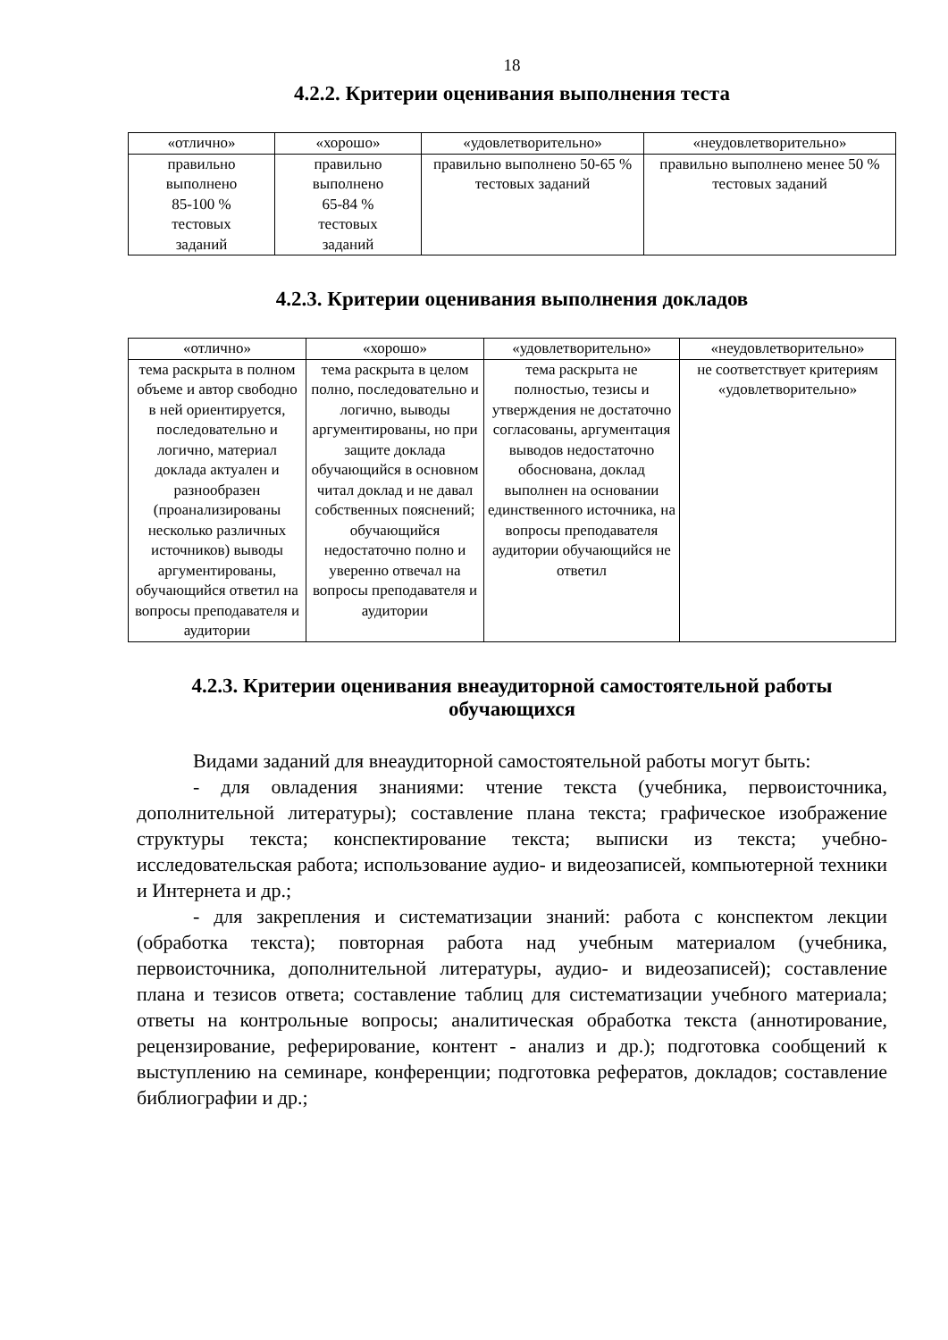18
4.2.2. Критерии оценивания выполнения теста
| «отлично» | «хорошо» | «удовлетворительно» | «неудовлетворительно» |
| --- | --- | --- | --- |
| правильно выполнено 85-100 % тестовых заданий | правильно выполнено 65-84 % тестовых заданий | правильно выполнено 50-65 % тестовых заданий | правильно выполнено менее 50 % тестовых заданий |
4.2.3. Критерии оценивания выполнения докладов
| «отлично» | «хорошо» | «удовлетворительно» | «неудовлетворительно» |
| --- | --- | --- | --- |
| тема раскрыта в полном объеме и автор свободно в ней ориентируется, последовательно и логично, материал доклада актуален и разнообразен (проанализированы несколько различных источников) выводы аргументированы, обучающийся ответил на вопросы преподавателя и аудитории | тема раскрыта в целом полно, последовательно и логично, выводы аргументированы, но при защите доклада обучающийся в основном читал доклад и не давал собственных пояснений; обучающийся недостаточно полно и уверенно отвечал на вопросы преподавателя и аудитории | тема раскрыта не полностью, тезисы и утверждения не достаточно согласованы, аргументация выводов недостаточно обоснована, доклад выполнен на основании единственного источника, на вопросы преподавателя аудитории обучающийся не ответил | не соответствует критериям «удовлетворительно» |
4.2.3. Критерии оценивания внеаудиторной самостоятельной работы обучающихся
Видами заданий для внеаудиторной самостоятельной работы могут быть:
- для овладения знаниями: чтение текста (учебника, первоисточника, дополнительной литературы); составление плана текста; графическое изображение структуры текста; конспектирование текста; выписки из текста; учебно-исследовательская работа; использование аудио- и видеозаписей, компьютерной техники и Интернета и др.;
- для закрепления и систематизации знаний: работа с конспектом лекции (обработка текста); повторная работа над учебным материалом (учебника, первоисточника, дополнительной литературы, аудио- и видеозаписей); составление плана и тезисов ответа; составление таблиц для систематизации учебного материала; ответы на контрольные вопросы; аналитическая обработка текста (аннотирование, рецензирование, реферирование, контент - анализ и др.); подготовка сообщений к выступлению на семинаре, конференции; подготовка рефератов, докладов; составление библиографии и др.;